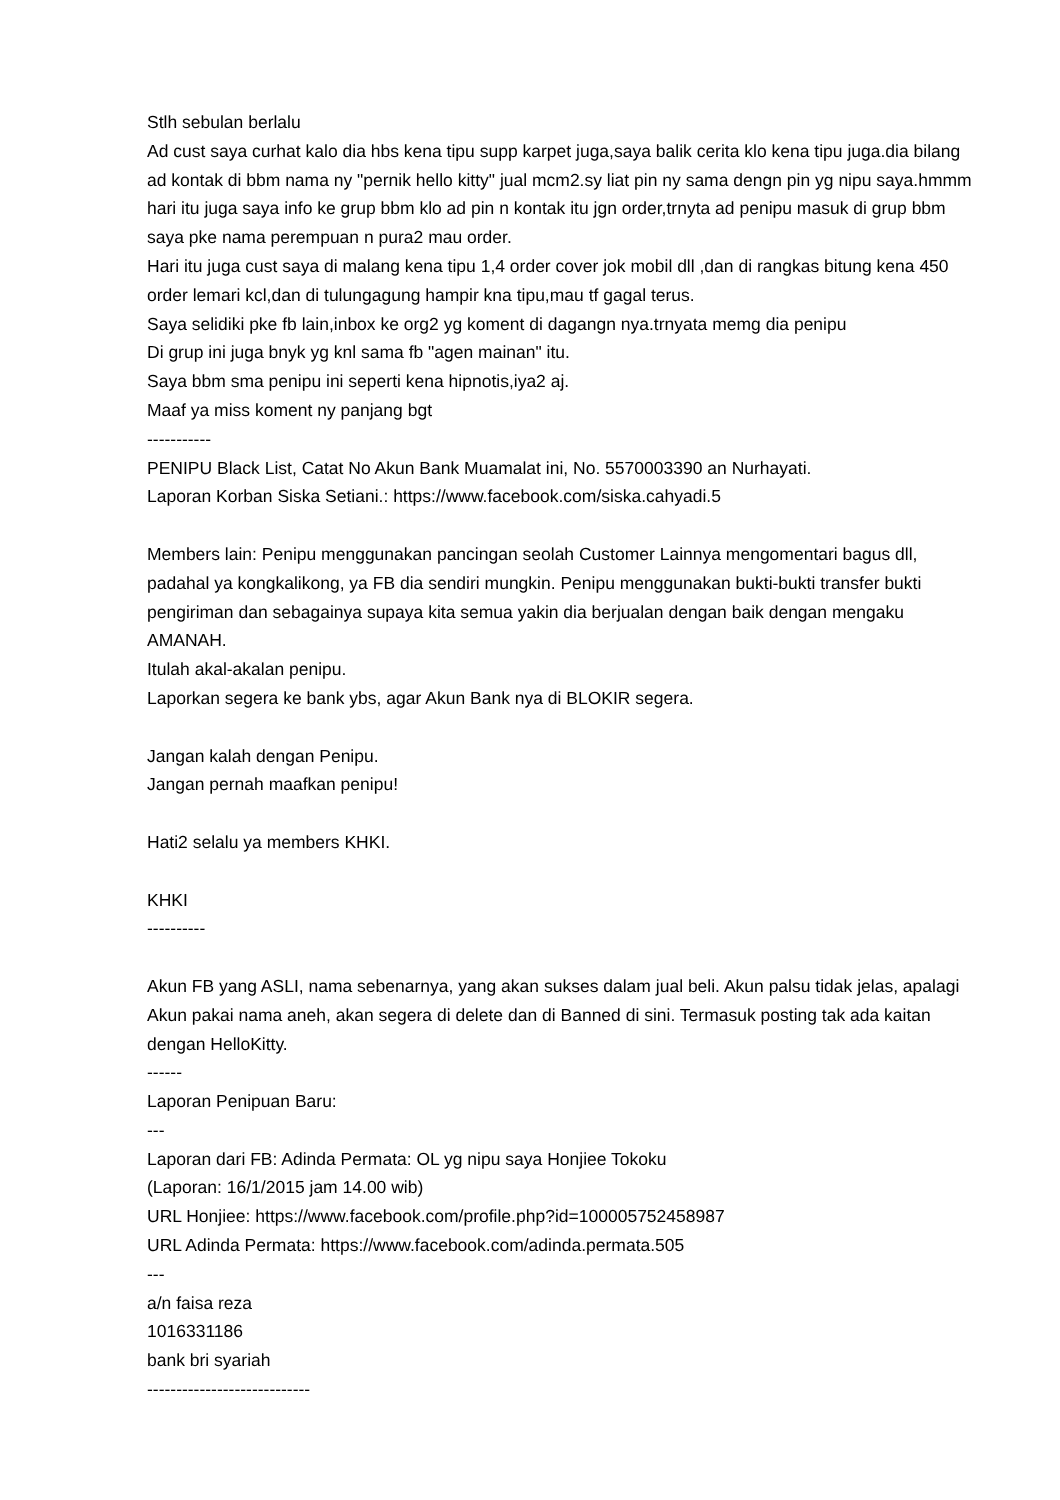Stlh sebulan berlalu
Ad cust saya curhat kalo dia hbs kena tipu supp karpet juga,saya balik cerita klo kena tipu juga.dia bilang ad kontak di bbm nama ny "pernik hello kitty" jual mcm2.sy liat pin ny sama dengn pin yg nipu saya.hmmm hari itu juga saya info ke grup bbm klo ad pin n kontak itu jgn order,trnyta ad penipu masuk di grup bbm saya pke nama perempuan n pura2 mau order.
Hari itu juga cust saya di malang kena tipu 1,4 order cover jok mobil dll ,dan di rangkas bitung kena 450 order lemari kcl,dan di tulungagung hampir kna tipu,mau tf gagal terus.
Saya selidiki pke fb lain,inbox ke org2 yg koment di dagangn nya.trnyata memg dia penipu
Di grup ini juga bnyk yg knl sama fb "agen mainan" itu.
Saya bbm sma penipu ini seperti kena hipnotis,iya2 aj.
Maaf ya miss koment ny panjang bgt
-----------
PENIPU Black List, Catat No Akun Bank Muamalat ini, No. 5570003390 an Nurhayati.
Laporan Korban Siska Setiani.: https://www.facebook.com/siska.cahyadi.5
Members lain: Penipu menggunakan pancingan seolah Customer Lainnya mengomentari bagus dll, padahal ya kongkalikong, ya FB dia sendiri mungkin. Penipu menggunakan bukti-bukti transfer bukti pengiriman dan sebagainya supaya kita semua yakin dia berjualan dengan baik dengan mengaku AMANAH.
Itulah akal-akalan penipu.
Laporkan segera ke bank ybs, agar Akun Bank nya di BLOKIR segera.
Jangan kalah dengan Penipu.
Jangan pernah maafkan penipu!
Hati2 selalu ya members KHKI.
KHKI
----------
Akun FB yang ASLI, nama sebenarnya, yang akan sukses dalam jual beli. Akun palsu tidak jelas, apalagi Akun pakai nama aneh, akan segera di delete dan di Banned di sini. Termasuk posting tak ada kaitan dengan HelloKitty.
------
Laporan Penipuan Baru:
---
Laporan dari FB: Adinda Permata: OL yg nipu saya Honjiee Tokoku
(Laporan: 16/1/2015 jam 14.00 wib)
URL Honjiee: https://www.facebook.com/profile.php?id=100005752458987
URL Adinda Permata: https://www.facebook.com/adinda.permata.505
---
a/n faisa reza
1016331186
bank bri syariah
----------------------------